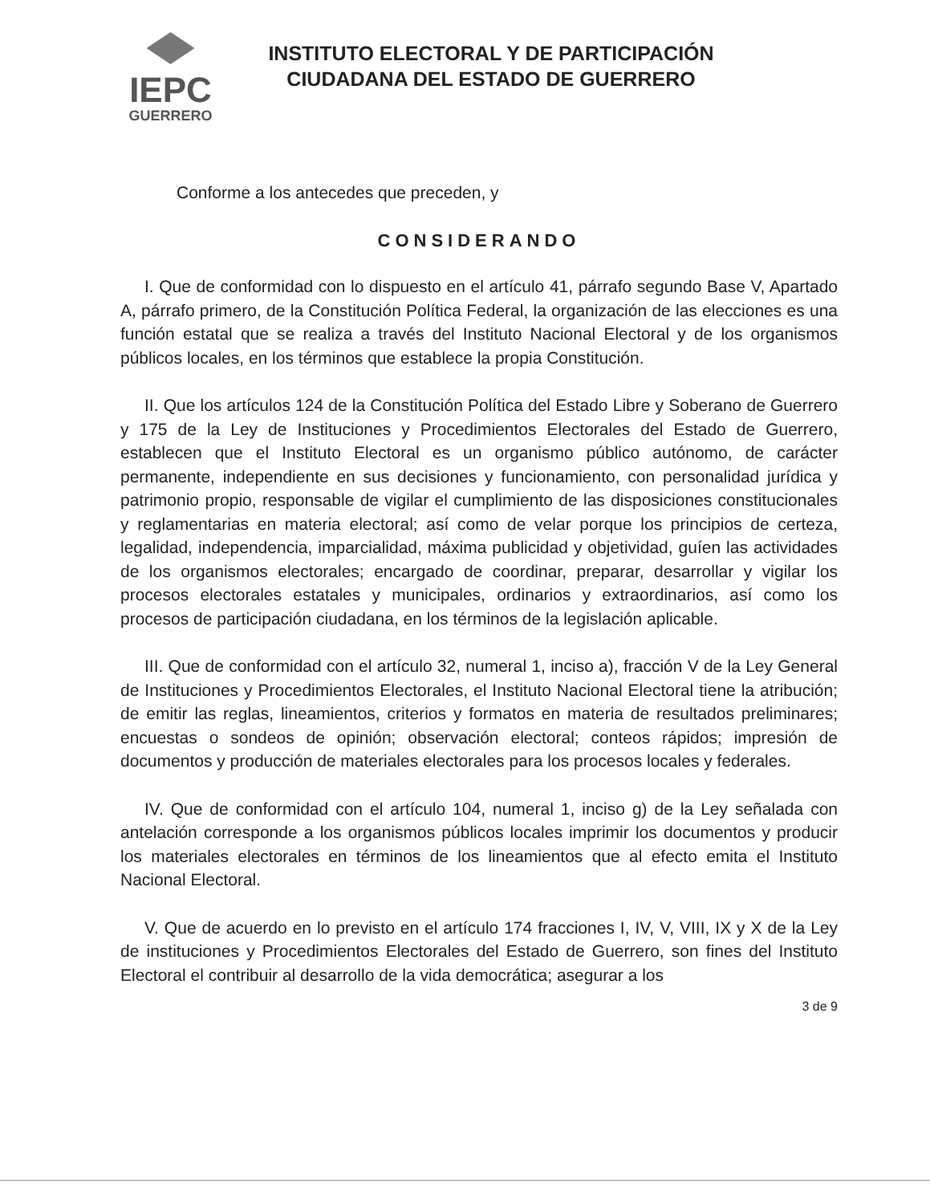IEPC
GUERRERO
INSTITUTO ELECTORAL Y DE PARTICIPACIÓN CIUDADANA DEL ESTADO DE GUERRERO
Conforme a los antecedes que preceden, y
CONSIDERANDO
I. Que de conformidad con lo dispuesto en el artículo 41, párrafo segundo Base V, Apartado A, párrafo primero, de la Constitución Política Federal, la organización de las elecciones es una función estatal que se realiza a través del Instituto Nacional Electoral y de los organismos públicos locales, en los términos que establece la propia Constitución.
II. Que los artículos 124 de la Constitución Política del Estado Libre y Soberano de Guerrero y 175 de la Ley de Instituciones y Procedimientos Electorales del Estado de Guerrero, establecen que el Instituto Electoral es un organismo público autónomo, de carácter permanente, independiente en sus decisiones y funcionamiento, con personalidad jurídica y patrimonio propio, responsable de vigilar el cumplimiento de las disposiciones constitucionales y reglamentarias en materia electoral; así como de velar porque los principios de certeza, legalidad, independencia, imparcialidad, máxima publicidad y objetividad, guíen las actividades de los organismos electorales; encargado de coordinar, preparar, desarrollar y vigilar los procesos electorales estatales y municipales, ordinarios y extraordinarios, así como los procesos de participación ciudadana, en los términos de la legislación aplicable.
III. Que de conformidad con el artículo 32, numeral 1, inciso a), fracción V de la Ley General de Instituciones y Procedimientos Electorales, el Instituto Nacional Electoral tiene la atribución; de emitir las reglas, lineamientos, criterios y formatos en materia de resultados preliminares; encuestas o sondeos de opinión; observación electoral; conteos rápidos; impresión de documentos y producción de materiales electorales para los procesos locales y federales.
IV. Que de conformidad con el artículo 104, numeral 1, inciso g) de la Ley señalada con antelación corresponde a los organismos públicos locales imprimir los documentos y producir los materiales electorales en términos de los lineamientos que al efecto emita el Instituto Nacional Electoral.
V. Que de acuerdo en lo previsto en el artículo 174 fracciones I, IV, V, VIII, IX y X de la Ley de instituciones y Procedimientos Electorales del Estado de Guerrero, son fines del Instituto Electoral el contribuir al desarrollo de la vida democrática; asegurar a los
3 de 9